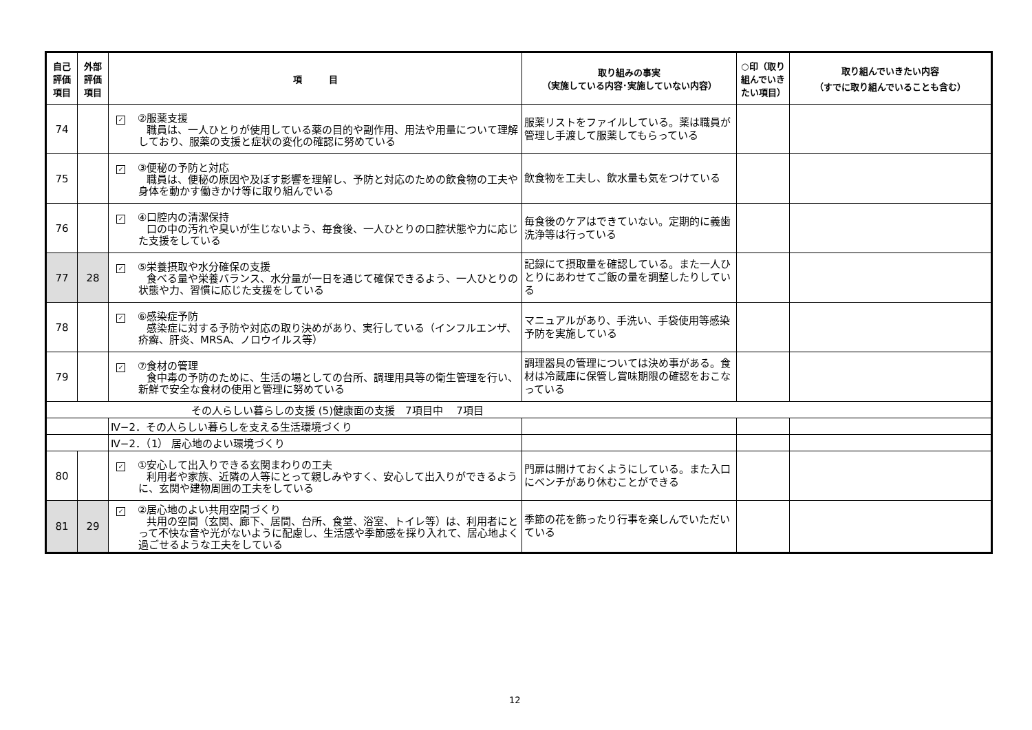| 自己 評価 項目 | 外部 評価 項目 | 項 目 | 取り組みの事実 （実施している内容･実施していない内容） | ○印（取り組んでいきたい項目） | 取り組んでいきたい内容 （すでに取り組んでいることも含む） |
| --- | --- | --- | --- | --- | --- |
| 74 | | ✓ ②服薬支援 職員は、一人ひとりが使用している薬の目的や副作用、用法や用量について理解しており、服薬の支援と症状の変化の確認に努めている | 服薬リストをファイルしている。薬は職員が管理し手渡して服薬してもらっている | | |
| 75 | | ✓ ③便秘の予防と対応 職員は、便秘の原因や及ぼす影響を理解し、予防と対応のための飲食物の工夫や身体を動かす働きかけ等に取り組んでいる | 飲食物を工夫し、飲水量も気をつけている | | |
| 76 | | ✓ ④口腔内の清潔保持 口の中の汚れや臭いが生じないよう、毎食後、一人ひとりの口腔状態や力に応じた支援をしている | 毎食後のケアはできていない。定期的に義歯洗浄等は行っている | | |
| 77 | 28 | ✓ ⑤栄養摂取や水分確保の支援 食べる量や栄養バランス、水分量が一日を通じて確保できるよう、一人ひとりの状態や力、習慣に応じた支援をしている | 記録にて摂取量を確認している。また一人ひとりにあわせてご飯の量を調整したりしている | | |
| 78 | | ✓ ⑥感染症予防 感染症に対する予防や対応の取り決めがあり、実行している（インフルエンザ、疥癬、肝炎、MRSA、ノロウイルス等） | マニュアルがあり、手洗い、手袋使用等感染予防を実施している | | |
| 79 | | ✓ ⑦食材の管理 食中毒の予防のために、生活の場としての台所、調理用具等の衛生管理を行い、新鮮で安全な食材の使用と管理に努めている | 調理器具の管理については決め事がある。食材は冷蔵庫に保管し賞味期限の確認をおこなっている | | |
| その人らしい暮らしの支援 (5)健康面の支援 7項目中 7項目 | | | | | |
| | | Ⅳ−2．その人らしい暮らしを支える生活環境づくり | | | |
| | | Ⅳ−2．（1） 居心地のよい環境づくり | | | |
| 80 | | ✓ ①安心して出入りできる玄関まわりの工夫 利用者や家族、近隣の人等にとって親しみやすく、安心して出入りができるように、玄関や建物周囲の工夫をしている | 門扉は開けておくようにしている。また入口にベンチがあり休むことができる | | |
| 81 | 29 | ✓ ②居心地のよい共用空間づくり 共用の空間（玄関、廊下、居間、台所、食堂、浴室、トイレ等）は、利用者にとって不快な音や光がないように配慮し、生活感や季節感を採り入れて、居心地よく過ごせるような工夫をしている | 季節の花を飾ったり行事を楽しんでいただいている | | |
12